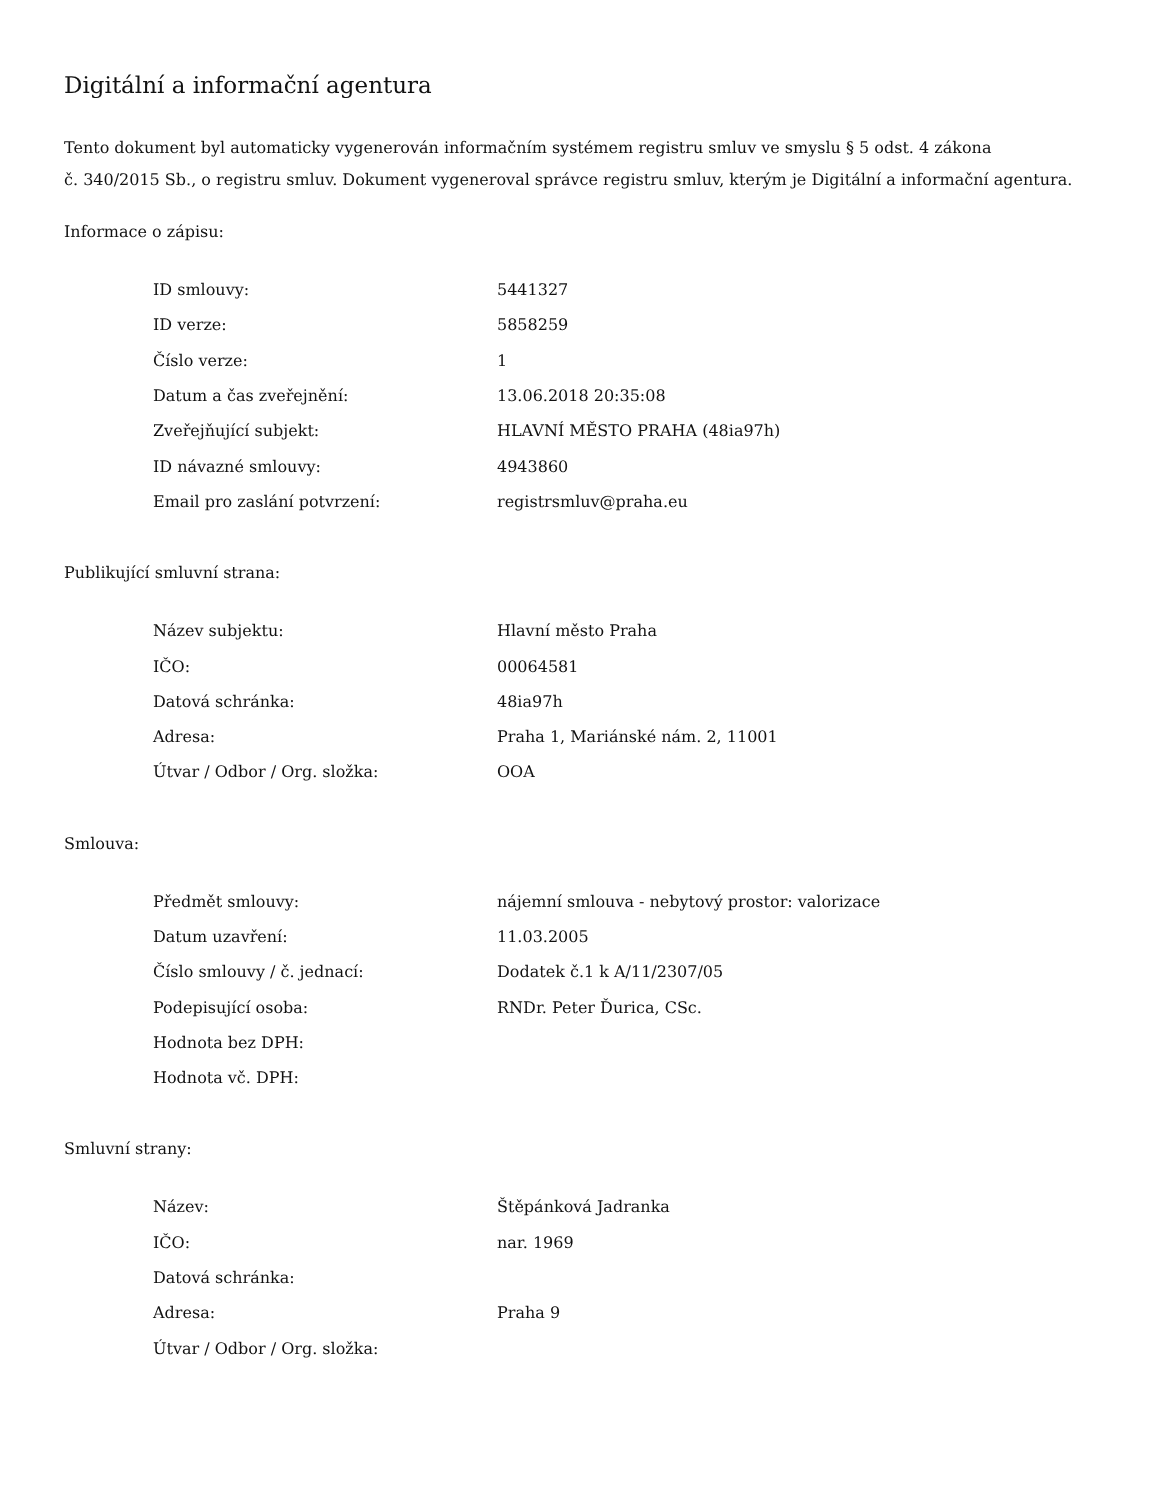Digitální a informační agentura
Tento dokument byl automaticky vygenerován informačním systémem registru smluv ve smyslu § 5 odst. 4 zákona
č. 340/2015 Sb., o registru smluv. Dokument vygeneroval správce registru smluv, kterým je Digitální a informační agentura.
Informace o zápisu:
| ID smlouvy: | 5441327 |
| ID verze: | 5858259 |
| Číslo verze: | 1 |
| Datum a čas zveřejnění: | 13.06.2018 20:35:08 |
| Zveřejňující subjekt: | HLAVNÍ MĚSTO PRAHA (48ia97h) |
| ID návazné smlouvy: | 4943860 |
| Email pro zaslání potvrzení: | registrsmluv@praha.eu |
Publikující smluvní strana:
| Název subjektu: | Hlavní město Praha |
| IČO: | 00064581 |
| Datová schránka: | 48ia97h |
| Adresa: | Praha 1, Mariánské nám. 2, 11001 |
| Útvar / Odbor / Org. složka: | OOA |
Smlouva:
| Předmět smlouvy: | nájemní smlouva - nebytový prostor: valorizace |
| Datum uzavření: | 11.03.2005 |
| Číslo smlouvy / č. jednací: | Dodatek č.1 k A/11/2307/05 |
| Podepisující osoba: | RNDr. Peter Ďurica, CSc. |
| Hodnota bez DPH: | |
| Hodnota vč. DPH: | |
Smluvní strany:
| Název: | Štěpánková Jadranka |
| IČO: | nar. 1969 |
| Datová schránka: | |
| Adresa: | Praha 9 |
| Útvar / Odbor / Org. složka: | |